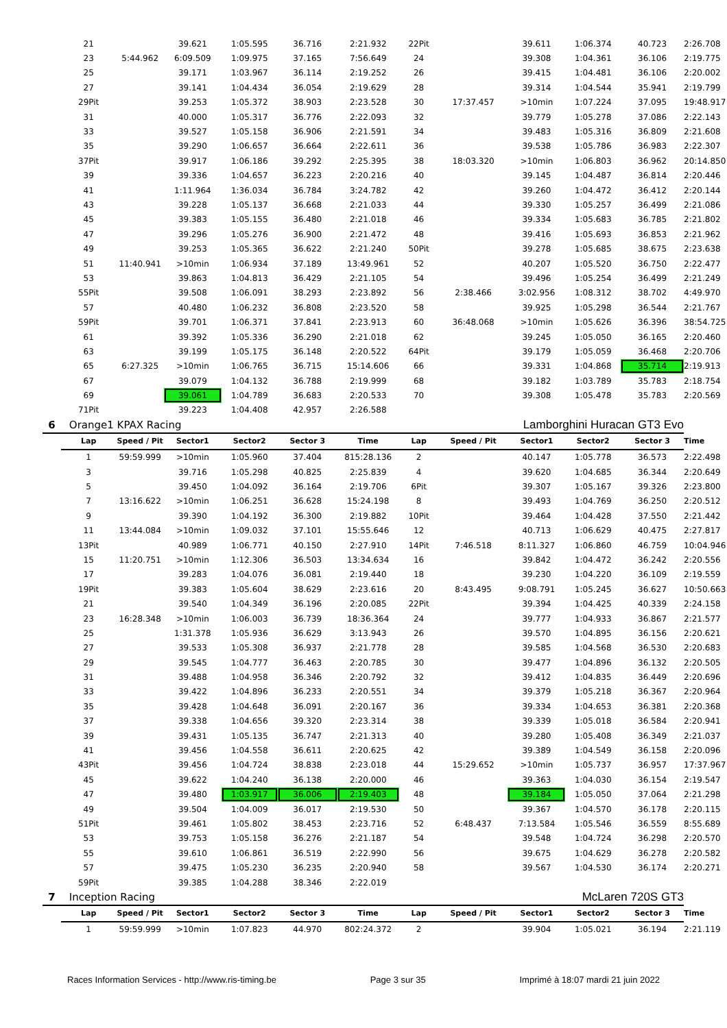| | 21 | | 39.621 | 1:05.595 | 36.716 | 2:21.932 | 22Pit | | 39.611 | 1:06.374 | 40.723 | 2:26.708 |
| | 23 | 5:44.962 | 6:09.509 | 1:09.975 | 37.165 | 7:56.649 | 24 | | 39.308 | 1:04.361 | 36.106 | 2:19.775 |
| | 25 | | 39.171 | 1:03.967 | 36.114 | 2:19.252 | 26 | | 39.415 | 1:04.481 | 36.106 | 2:20.002 |
| | 27 | | 39.141 | 1:04.434 | 36.054 | 2:19.629 | 28 | | 39.314 | 1:04.544 | 35.941 | 2:19.799 |
| | 29Pit | | 39.253 | 1:05.372 | 38.903 | 2:23.528 | 30 | 17:37.457 | >10min | 1:07.224 | 37.095 | 19:48.917 |
| | 31 | | 40.000 | 1:05.317 | 36.776 | 2:22.093 | 32 | | 39.779 | 1:05.278 | 37.086 | 2:22.143 |
| | 33 | | 39.527 | 1:05.158 | 36.906 | 2:21.591 | 34 | | 39.483 | 1:05.316 | 36.809 | 2:21.608 |
| | 35 | | 39.290 | 1:06.657 | 36.664 | 2:22.611 | 36 | | 39.538 | 1:05.786 | 36.983 | 2:22.307 |
| | 37Pit | | 39.917 | 1:06.186 | 39.292 | 2:25.395 | 38 | 18:03.320 | >10min | 1:06.803 | 36.962 | 20:14.850 |
| | 39 | | 39.336 | 1:04.657 | 36.223 | 2:20.216 | 40 | | 39.145 | 1:04.487 | 36.814 | 2:20.446 |
| | 41 | | 1:11.964 | 1:36.034 | 36.784 | 3:24.782 | 42 | | 39.260 | 1:04.472 | 36.412 | 2:20.144 |
| | 43 | | 39.228 | 1:05.137 | 36.668 | 2:21.033 | 44 | | 39.330 | 1:05.257 | 36.499 | 2:21.086 |
| | 45 | | 39.383 | 1:05.155 | 36.480 | 2:21.018 | 46 | | 39.334 | 1:05.683 | 36.785 | 2:21.802 |
| | 47 | | 39.296 | 1:05.276 | 36.900 | 2:21.472 | 48 | | 39.416 | 1:05.693 | 36.853 | 2:21.962 |
| | 49 | | 39.253 | 1:05.365 | 36.622 | 2:21.240 | 50Pit | | 39.278 | 1:05.685 | 38.675 | 2:23.638 |
| | 51 | 11:40.941 | >10min | 1:06.934 | 37.189 | 13:49.961 | 52 | | 40.207 | 1:05.520 | 36.750 | 2:22.477 |
| | 53 | | 39.863 | 1:04.813 | 36.429 | 2:21.105 | 54 | | 39.496 | 1:05.254 | 36.499 | 2:21.249 |
| | 55Pit | | 39.508 | 1:06.091 | 38.293 | 2:23.892 | 56 | 2:38.466 | 3:02.956 | 1:08.312 | 38.702 | 4:49.970 |
| | 57 | | 40.480 | 1:06.232 | 36.808 | 2:23.520 | 58 | | 39.925 | 1:05.298 | 36.544 | 2:21.767 |
| | 59Pit | | 39.701 | 1:06.371 | 37.841 | 2:23.913 | 60 | 36:48.068 | >10min | 1:05.626 | 36.396 | 38:54.725 |
| | 61 | | 39.392 | 1:05.336 | 36.290 | 2:21.018 | 62 | | 39.245 | 1:05.050 | 36.165 | 2:20.460 |
| | 63 | | 39.199 | 1:05.175 | 36.148 | 2:20.522 | 64Pit | | 39.179 | 1:05.059 | 36.468 | 2:20.706 |
| | 65 | 6:27.325 | >10min | 1:06.765 | 36.715 | 15:14.606 | 66 | | 39.331 | 1:04.868 | 35.714 | 2:19.913 |
| | 67 | | 39.079 | 1:04.132 | 36.788 | 2:19.999 | 68 | | 39.182 | 1:03.789 | 35.783 | 2:18.754 |
| | 69 | | 39.061 | 1:04.789 | 36.683 | 2:20.533 | 70 | | 39.308 | 1:05.478 | 35.783 | 2:20.569 |
| | 71Pit | | 39.223 | 1:04.408 | 42.957 | 2:26.588 | | | | | | |
| 6 | Orange1 KPAX Racing | | | | Lamborghini Huracan GT3 Evo | | | | | | | |
| | Lap | Speed / Pit | Sector1 | Sector2 | Sector 3 | Time | Lap | Speed / Pit | Sector1 | Sector2 | Sector 3 | Time |
| | 1 | 59:59.999 | >10min | 1:05.960 | 37.404 | 815:28.136 | 2 | | 40.147 | 1:05.778 | 36.573 | 2:22.498 |
| | 3 | | 39.716 | 1:05.298 | 40.825 | 2:25.839 | 4 | | 39.620 | 1:04.685 | 36.344 | 2:20.649 |
| | 5 | | 39.450 | 1:04.092 | 36.164 | 2:19.706 | 6Pit | | 39.307 | 1:05.167 | 39.326 | 2:23.800 |
| | 7 | 13:16.622 | >10min | 1:06.251 | 36.628 | 15:24.198 | 8 | | 39.493 | 1:04.769 | 36.250 | 2:20.512 |
| | 9 | | 39.390 | 1:04.192 | 36.300 | 2:19.882 | 10Pit | | 39.464 | 1:04.428 | 37.550 | 2:21.442 |
| | 11 | 13:44.084 | >10min | 1:09.032 | 37.101 | 15:55.646 | 12 | | 40.713 | 1:06.629 | 40.475 | 2:27.817 |
| | 13Pit | | 40.989 | 1:06.771 | 40.150 | 2:27.910 | 14Pit | 7:46.518 | 8:11.327 | 1:06.860 | 46.759 | 10:04.946 |
| | 15 | 11:20.751 | >10min | 1:12.306 | 36.503 | 13:34.634 | 16 | | 39.842 | 1:04.472 | 36.242 | 2:20.556 |
| | 17 | | 39.283 | 1:04.076 | 36.081 | 2:19.440 | 18 | | 39.230 | 1:04.220 | 36.109 | 2:19.559 |
| | 19Pit | | 39.383 | 1:05.604 | 38.629 | 2:23.616 | 20 | 8:43.495 | 9:08.791 | 1:05.245 | 36.627 | 10:50.663 |
| | 21 | | 39.540 | 1:04.349 | 36.196 | 2:20.085 | 22Pit | | 39.394 | 1:04.425 | 40.339 | 2:24.158 |
| | 23 | 16:28.348 | >10min | 1:06.003 | 36.739 | 18:36.364 | 24 | | 39.777 | 1:04.933 | 36.867 | 2:21.577 |
| | 25 | | 1:31.378 | 1:05.936 | 36.629 | 3:13.943 | 26 | | 39.570 | 1:04.895 | 36.156 | 2:20.621 |
| | 27 | | 39.533 | 1:05.308 | 36.937 | 2:21.778 | 28 | | 39.585 | 1:04.568 | 36.530 | 2:20.683 |
| | 29 | | 39.545 | 1:04.777 | 36.463 | 2:20.785 | 30 | | 39.477 | 1:04.896 | 36.132 | 2:20.505 |
| | 31 | | 39.488 | 1:04.958 | 36.346 | 2:20.792 | 32 | | 39.412 | 1:04.835 | 36.449 | 2:20.696 |
| | 33 | | 39.422 | 1:04.896 | 36.233 | 2:20.551 | 34 | | 39.379 | 1:05.218 | 36.367 | 2:20.964 |
| | 35 | | 39.428 | 1:04.648 | 36.091 | 2:20.167 | 36 | | 39.334 | 1:04.653 | 36.381 | 2:20.368 |
| | 37 | | 39.338 | 1:04.656 | 39.320 | 2:23.314 | 38 | | 39.339 | 1:05.018 | 36.584 | 2:20.941 |
| | 39 | | 39.431 | 1:05.135 | 36.747 | 2:21.313 | 40 | | 39.280 | 1:05.408 | 36.349 | 2:21.037 |
| | 41 | | 39.456 | 1:04.558 | 36.611 | 2:20.625 | 42 | | 39.389 | 1:04.549 | 36.158 | 2:20.096 |
| | 43Pit | | 39.456 | 1:04.724 | 38.838 | 2:23.018 | 44 | 15:29.652 | >10min | 1:05.737 | 36.957 | 17:37.967 |
| | 45 | | 39.622 | 1:04.240 | 36.138 | 2:20.000 | 46 | | 39.363 | 1:04.030 | 36.154 | 2:19.547 |
| | 47 | | 39.480 | 1:03.917 | 36.006 | 2:19.403 | 48 | | 39.184 | 1:05.050 | 37.064 | 2:21.298 |
| | 49 | | 39.504 | 1:04.009 | 36.017 | 2:19.530 | 50 | | 39.367 | 1:04.570 | 36.178 | 2:20.115 |
| | 51Pit | | 39.461 | 1:05.802 | 38.453 | 2:23.716 | 52 | 6:48.437 | 7:13.584 | 1:05.546 | 36.559 | 8:55.689 |
| | 53 | | 39.753 | 1:05.158 | 36.276 | 2:21.187 | 54 | | 39.548 | 1:04.724 | 36.298 | 2:20.570 |
| | 55 | | 39.610 | 1:06.861 | 36.519 | 2:22.990 | 56 | | 39.675 | 1:04.629 | 36.278 | 2:20.582 |
| | 57 | | 39.475 | 1:05.230 | 36.235 | 2:20.940 | 58 | | 39.567 | 1:04.530 | 36.174 | 2:20.271 |
| | 59Pit | | 39.385 | 1:04.288 | 38.346 | 2:22.019 | | | | | | |
| 7 | Inception Racing | | | | McLaren 720S GT3 | | | | | | | |
| | Lap | Speed / Pit | Sector1 | Sector2 | Sector 3 | Time | Lap | Speed / Pit | Sector1 | Sector2 | Sector 3 | Time |
| | 1 | 59:59.999 | >10min | 1:07.823 | 44.970 | 802:24.372 | 2 | | 39.904 | 1:05.021 | 36.194 | 2:21.119 |
Races Information Services - http://www.ris-timing.be Page 3 sur 35 Imprimé à 18:07 mardi 21 juin 2022